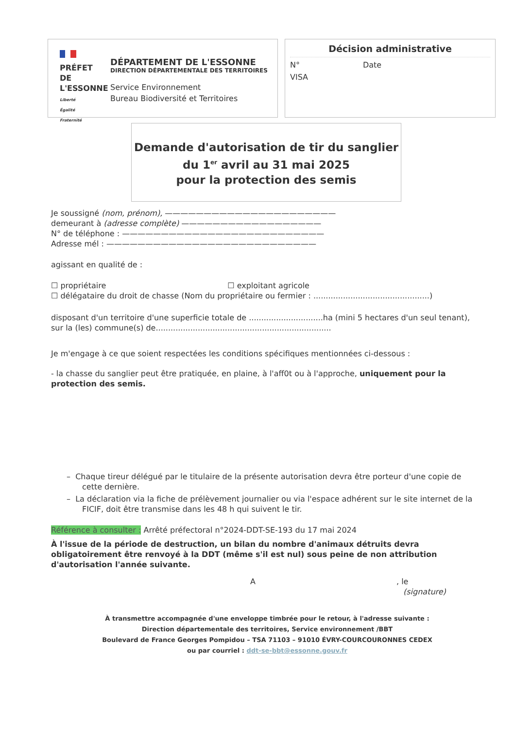PRÉFET
DE L'ESSONNE
Liberté
Égalité
Fraternité
DÉPARTEMENT DE L'ESSONNE
DIRECTION DÉPARTEMENTALE DES TERRITOIRES
Service Environnement
Bureau Biodiversité et Territoires
Décision administrative
N° Date
VISA
Demande d'autorisation de tir du sanglier
du 1<sup>er</sup> avril au 31 mai 2025
pour la protection des semis
Je soussigné (nom, prénom), ——————————————————————
demeurant à (adresse complète) ——————————————————
N° de téléphone : ——————————————————————————
Adresse mél : ———————————————————————————
agissant en qualité de :
☐ propriétaire ☐ exploitant agricole
☐ délégataire du droit de chasse (Nom du propriétaire ou fermier : ...............................................)
disposant d'un territoire d'une superficie totale de ..............................ha (mini 5 hectares d'un seul tenant), sur la (les) commune(s) de.......................................................................
Je m'engage à ce que soient respectées les conditions spécifiques mentionnées ci-dessous :
- la chasse du sanglier peut être pratiquée, en plaine, à l'aff0t ou à l'approche, uniquement pour la protection des semis.
– Chaque tireur délégué par le titulaire de la présente autorisation devra être porteur d'une copie de cette dernière.
– La déclaration via la fiche de prélèvement journalier ou via l'espace adhérent sur le site internet de la FICIF, doit être transmise dans les 48 h qui suivent le tir.
Référence à consulter : Arrêté préfectoral n°2024-DDT-SE-193 du 17 mai 2024
À l'issue de la période de destruction, un bilan du nombre d'animaux détruits devra obligatoirement être renvoyé à la DDT (même s'il est nul) sous peine de non attribution d'autorisation l'année suivante.
A, le
(signature)
À transmettre accompagnée d'une enveloppe timbrée pour le retour, à l'adresse suivante :
Direction départementale des territoires, Service environnement /BBT
Boulevard de France Georges Pompidou – TSA 71103 – 91010 ÉVRY-COURCOURONNES CEDEX
ou par courriel : ddt-se-bbt@essonne.gouv.fr